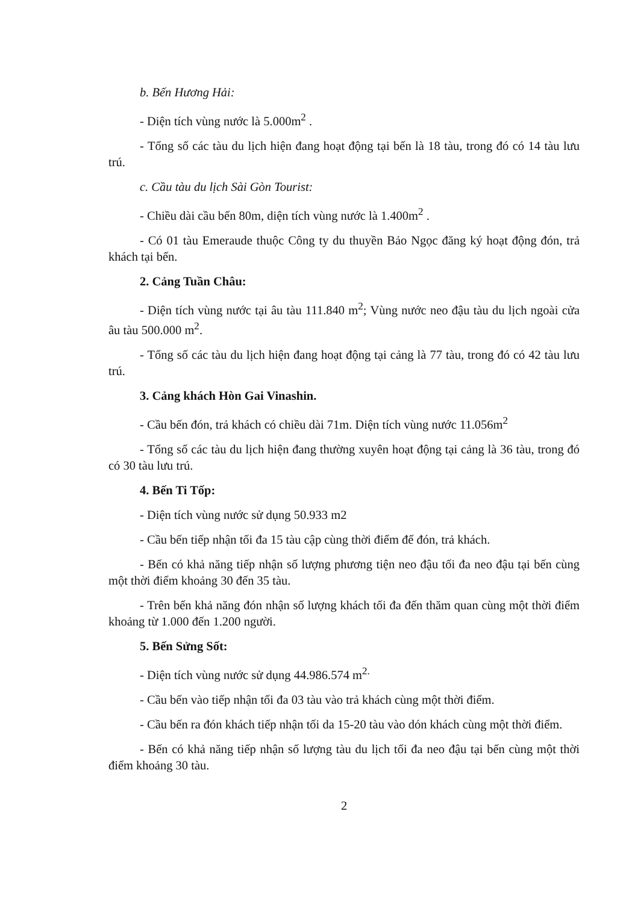b. Bến Hương Hải:
- Diện tích vùng nước là 5.000m<sup>2</sup> .
- Tổng số các tàu du lịch hiện đang hoạt động tại bến là 18 tàu, trong đó có 14 tàu lưu trú.
c. Cầu tàu du lịch Sài Gòn Tourist:
- Chiều dài cầu bến 80m, diện tích vùng nước là 1.400m<sup>2</sup> .
- Có 01 tàu Emeraude thuộc Công ty du thuyền Bảo Ngọc đăng ký hoạt động đón, trả khách tại bến.
2. Cảng Tuần Châu:
- Diện tích vùng nước tại âu tàu 111.840 m<sup>2</sup>; Vùng nước neo đậu tàu du lịch ngoài cửa âu tàu 500.000 m<sup>2</sup>.
- Tổng số các tàu du lịch hiện đang hoạt động tại cảng là 77 tàu, trong đó có 42 tàu lưu trú.
3. Cảng khách Hòn Gai Vinashin.
- Cầu bến đón, trả khách có chiều dài 71m. Diện tích vùng nước 11.056m<sup>2</sup>
- Tổng số các tàu du lịch hiện đang thường xuyên hoạt động tại cảng là 36 tàu, trong đó có 30 tàu lưu trú.
4. Bến Ti Tốp:
- Diện tích vùng nước sử dụng 50.933 m2
- Cầu bến tiếp nhận tối đa 15 tàu cập cùng thời điểm để đón, trả khách.
- Bến có khả năng tiếp nhận số lượng phương tiện neo đậu tối đa neo đậu tại bến cùng một thời điểm khoảng 30 đến 35 tàu.
- Trên bến khả năng đón nhận số lượng khách tối đa đến thăm quan cùng một thời điểm khoảng từ 1.000 đến 1.200 người.
5. Bến Sửng Sốt:
- Diện tích vùng nước sử dụng 44.986.574 m<sup>2.</sup>
- Cầu bến vào tiếp nhận tối đa 03 tàu vào trả khách cùng một thời điểm.
- Cầu bến ra đón khách tiếp nhận tối da 15-20 tàu vào dón khách cùng một thời điểm.
- Bến có khả năng tiếp nhận số lượng tàu du lịch tối đa neo đậu tại bến cùng một thời điểm khoảng 30 tàu.
2